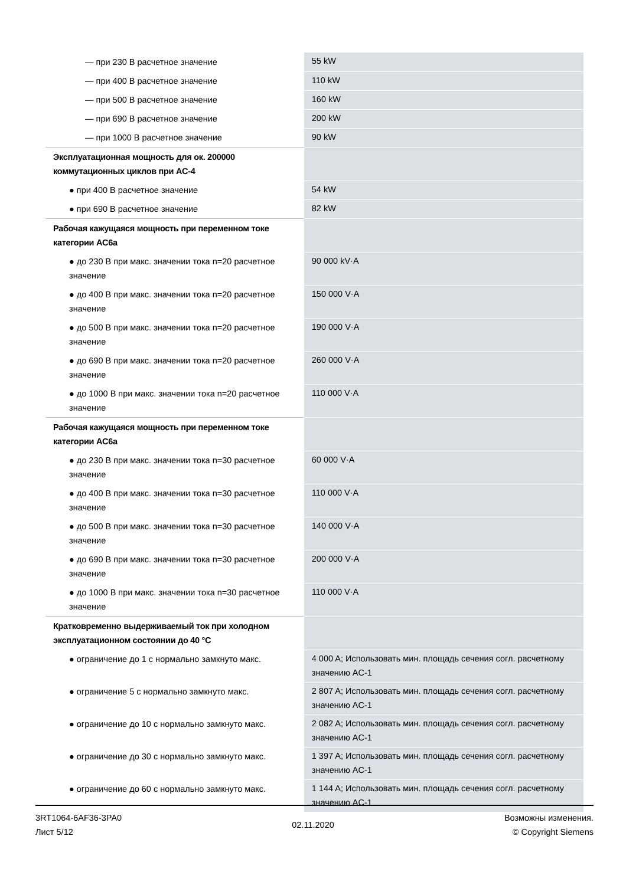| — при 230 В расчетное значение | 55 kW |
| — при 400 В расчетное значение | 110 kW |
| — при 500 В расчетное значение | 160 kW |
| — при 690 В расчетное значение | 200 kW |
| — при 1000 В расчетное значение | 90 kW |
| Эксплуатационная мощность для ок. 200000 коммутационных циклов при AC-4 | |
| ● при 400 В расчетное значение | 54 kW |
| ● при 690 В расчетное значение | 82 kW |
| Рабочая кажущаяся мощность при переменном токе категории AC6a | |
| ● до 230 В при макс. значении тока n=20 расчетное значение | 90 000 kV·A |
| ● до 400 В при макс. значении тока n=20 расчетное значение | 150 000 V·A |
| ● до 500 В при макс. значении тока n=20 расчетное значение | 190 000 V·A |
| ● до 690 В при макс. значении тока n=20 расчетное значение | 260 000 V·A |
| ● до 1000 В при макс. значении тока n=20 расчетное значение | 110 000 V·A |
| Рабочая кажущаяся мощность при переменном токе категории AC6a | |
| ● до 230 В при макс. значении тока n=30 расчетное значение | 60 000 V·A |
| ● до 400 В при макс. значении тока n=30 расчетное значение | 110 000 V·A |
| ● до 500 В при макс. значении тока n=30 расчетное значение | 140 000 V·A |
| ● до 690 В при макс. значении тока n=30 расчетное значение | 200 000 V·A |
| ● до 1000 В при макс. значении тока n=30 расчетное значение | 110 000 V·A |
| Кратковременно выдерживаемый ток при холодном эксплуатационном состоянии до 40 °C | |
| ● ограничение до 1 с нормально замкнуто макс. | 4 000 A; Использовать мин. площадь сечения согл. расчетному значению AC-1 |
| ● ограничение 5 с нормально замкнуто макс. | 2 807 A; Использовать мин. площадь сечения согл. расчетному значению AC-1 |
| ● ограничение до 10 с нормально замкнуто макс. | 2 082 A; Использовать мин. площадь сечения согл. расчетному значению AC-1 |
| ● ограничение до 30 с нормально замкнуто макс. | 1 397 A; Использовать мин. площадь сечения согл. расчетному значению AC-1 |
| ● ограничение до 60 с нормально замкнуто макс. | 1 144 A; Использовать мин. площадь сечения согл. расчетному значению AC-1 |
3RT1064-6AF36-3PA0
Лист 5/12
02.11.2020
Возможны изменения.
© Copyright Siemens